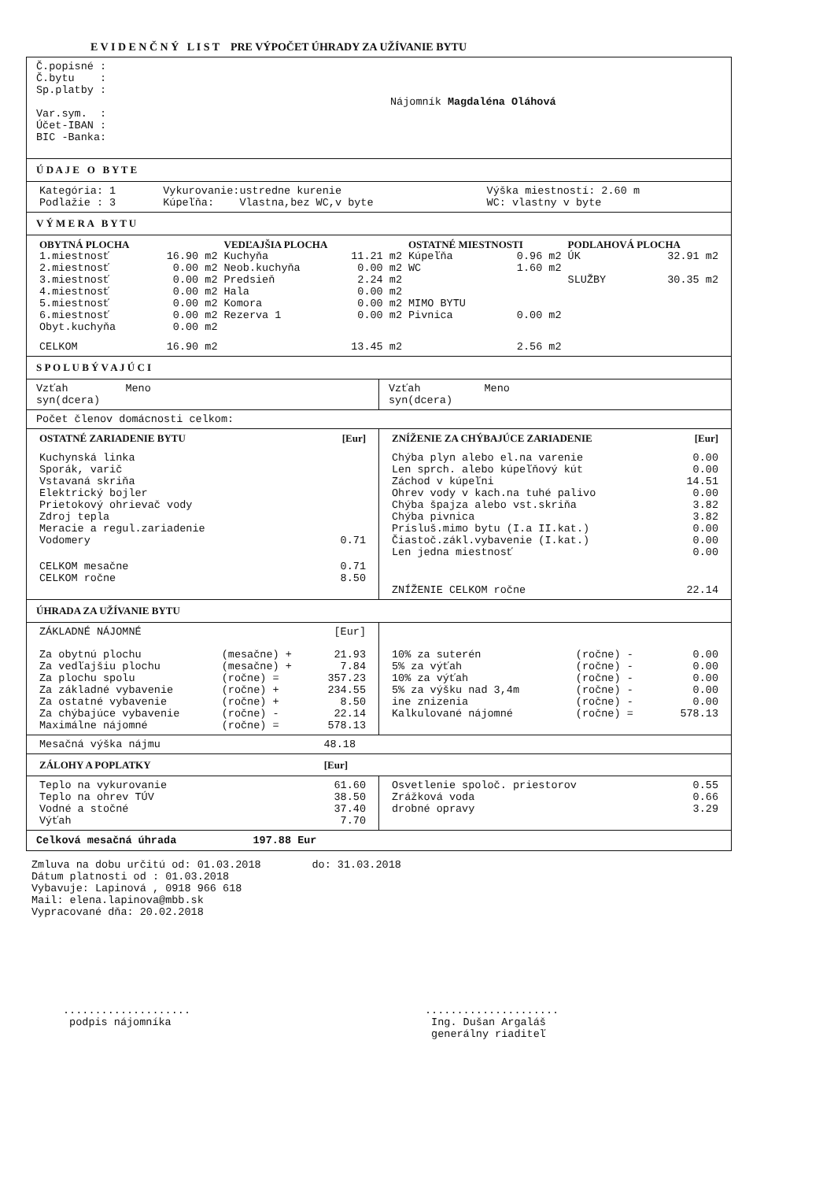E V I D E N Č N Ý L I S T PRE VÝPOČET ÚHRADY ZA UŽÍVANIE BYTU
Č.popisné :
Č.bytu :
Sp.platby :
Var.sym. :
Účet-IBAN :
BIC -Banka:
Nájomník Magdaléna Oláhová
Ú D A J E O B Y T E
| Kategória: 1 Podlažie : 3 | Vykurovanie:ustredne kurenie Kúpeľňa: Vlastna,bez WC,v byte | Výška miestností: 2.60 m WC: vlastny v byte |
V Ý M E R A B Y T U
| OBYTNÁ PLOCHA | | VEDĽAJŠIA PLOCHA | | OSTATNÉ MIESTNOSTI | | PODLAHOVÁ PLOCHA | |
| --- | --- | --- | --- | --- | --- | --- | --- |
| 1.miestnosť | 16.90 m2 | Kuchyňa | 11.21 m2 | Kúpeľňa | 0.96 m2 | ÚK | 32.91 m2 |
| 2.miestnosť | 0.00 m2 | Neob.kuchyňa | 0.00 m2 | WC | 1.60 m2 | | |
| 3.miestnosť | 0.00 m2 | Predsieň | 2.24 m2 | | | SLUŽBY | 30.35 m2 |
| 4.miestnosť | 0.00 m2 | Hala | 0.00 m2 | | | | |
| 5.miestnosť | 0.00 m2 | Komora | 0.00 m2 | MIMO BYTU | | | |
| 6.miestnosť | 0.00 m2 | Rezerva 1 | 0.00 m2 | Pivnica | 0.00 m2 | | |
| Obyt.kuchyňa | 0.00 m2 | | | | | | |
| CELKOM | 16.90 m2 | | 13.45 m2 | | 2.56 m2 | | |
S P O L U B Ý V A J Ú C I
Vzťah Meno
syn(dcera)
Vzťah Meno
syn(dcera)
Počet členov domácnosti celkom:
| OSTATNÉ ZARIADENIE BYTU | [Eur] |
| --- | --- |
| Kuchynská linka Sporák, varič Vstavaná skriňa Elektrický bojler Prietokový ohrievač vody Zdroj tepla Meracie a regul.zariadenie Vodomery | 0.71 |
| CELKOM mesačne CELKOM ročne | 0.71 8.50 |
| ZNÍŽENIE ZA CHÝBAJÚCE ZARIADENIE | [Eur] |
| --- | --- |
| Chýba plyn alebo el.na varenie Len sprch. alebo kúpeľňový kút Záchod v kúpeľni Ohrev vody v kach.na tuhé palivo Chýba špajza alebo vst.skriňa Chýba pivnica Prísluš.mimo bytu (I.a II.kat.) Čiastoč.zákl.vybavenie (I.kat.) Len jedna miestnosť | 0.00 0.00 14.51 0.00 3.82 3.82 0.00 0.00 0.00 |
| ZNÍŽENIE CELKOM ročne | 22.14 |
ÚHRADA ZA UŽÍVANIE BYTU
| ZÁKLADNÉ NÁJOMNÉ | | [Eur] |
| Za obytnú plochu Za vedľajšiu plochu Za plochu spolu Za základné vybavenie Za ostatné vybavenie Za chýbajúce vybavenie Maximálne nájomné | (mesačne) + (mesačne) + (ročne) = (ročne) + (ročne) + (ročne) - (ročne) = | 21.93 7.84 357.23 234.55 8.50 22.14 578.13 |
| 10% za suterén 5% za výťah 10% za výťah 5% za výšku nad 3,4m ine znizenia Kalkulované nájomné | (ročne) - (ročne) - (ročne) - (ročne) - (ročne) - (ročne) = | 0.00 0.00 0.00 0.00 0.00 578.13 |
| Mesačná výška nájmu | 48.18 |
| ZÁLOHY A POPLATKY | [Eur] |
| --- | --- |
| Teplo na vykurovanie Teplo na ohrev TÚV Vodné a stočné Výťah | 61.60 38.50 37.40 7.70 |
| Osvetlenie spoloč. priestorov Zrážková voda drobné opravy | 0.55 0.66 3.29 |
Celková mesačná úhrada 197.88 Eur
Zmluva na dobu určitú od: 01.03.2018 do: 31.03.2018
Dátum platnosti od : 01.03.2018
Vybavuje: Lapinová , 0918 966 618
Mail: elena.lapinova@mbb.sk
Vypracované dňa: 20.02.2018
....................
podpis nájomníka
.....................
Ing. Dušan Argaláš
generálny riaditeľ